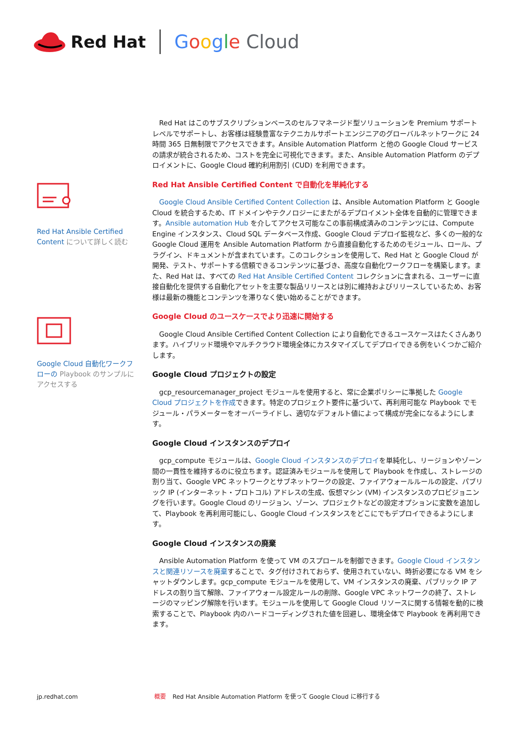Red Hat Google Cloud
Red Hat Ansible Certified Content について詳しく読む
Google Cloud 自動化ワークフローの Playbook のサンプルにアクセスする
Red Hat はこのサブスクリプションベースのセルフマネージド型ソリューションを Premium サポートレベルでサポートし、お客様は経験豊富なテクニカルサポートエンジニアのグローバルネットワークに 24 時間 365 日無制限でアクセスできます。Ansible Automation Platform と他の Google Cloud サービスの請求が統合されるため、コストを完全に可視化できます。また、Ansible Automation Platform のデプロイメントに、Google Cloud 確約利用割引 (CUD) を利用できます。
Red Hat Ansible Certified Content で自動化を単純化する
Google Cloud Ansible Certified Content Collection は、Ansible Automation Platform と Google Cloud を統合するため、IT ドメインやテクノロジーにまたがるデプロイメント全体を自動的に管理できます。Ansible automation Hub を介してアクセス可能なこの事前構成済みのコンテンツには、Compute Engine インスタンス、Cloud SQL データベース作成、Google Cloud デプロイ監視など、多くの一般的な Google Cloud 運用を Ansible Automation Platform から直接自動化するためのモジュール、ロール、プラグイン、ドキュメントが含まれています。このコレクションを使用して、Red Hat と Google Cloud が開発、テスト、サポートする信頼できるコンテンツに基づき、高度な自動化ワークフローを構築します。また、Red Hat は、すべての Red Hat Ansible Certified Content コレクションに含まれる、ユーザーに直接自動化を提供する自動化アセットを主要な製品リリースとは別に維持およびリリースしているため、お客様は最新の機能とコンテンツを滞りなく使い始めることができます。
Google Cloud のユースケースでより迅速に開始する
Google Cloud Ansible Certified Content Collection により自動化できるユースケースはたくさんあります。ハイブリッド環境やマルチクラウド環境全体にカスタマイズしてデプロイできる例をいくつかご紹介します。
Google Cloud プロジェクトの設定
gcp_resourcemanager_project モジュールを使用すると、常に企業ポリシーに準拠した Google Cloud プロジェクトを作成できます。特定のプロジェクト要件に基づいて、再利用可能な Playbook でモジュール・パラメーターをオーバーライドし、適切なデフォルト値によって構成が完全になるようにします。
Google Cloud インスタンスのデプロイ
gcp_compute モジュールは、Google Cloud インスタンスのデプロイを単純化し、リージョンやゾーン間の一貫性を維持するのに役立ちます。認証済みモジュールを使用して Playbook を作成し、ストレージの割り当て、Google VPC ネットワークとサブネットワークの設定、ファイアウォールルールの設定、パブリック IP (インターネット・プロトコル) アドレスの生成、仮想マシン (VM) インスタンスのプロビジョニングを行います。Google Cloud のリージョン、ゾーン、プロジェクトなどの設定オプションに変数を追加して、Playbook を再利用可能にし、Google Cloud インスタンスをどこにでもデプロイできるようにします。
Google Cloud インスタンスの廃棄
Ansible Automation Platform を使って VM のスプロールを制御できます。Google Cloud インスタンスと関連リソースを廃棄することで、タグ付けされておらず、使用されていない、時折必要になる VM をシャットダウンします。gcp_compute モジュールを使用して、VM インスタンスの廃棄、パブリック IP アドレスの割り当て解除、ファイアウォール設定ルールの削除、Google VPC ネットワークの終了、ストレージのマッピング解除を行います。モジュールを使用して Google Cloud リソースに関する情報を動的に検索することで、Playbook 内のハードコーディングされた値を回避し、環境全体で Playbook を再利用できます。
jp.redhat.com 概要 Red Hat Ansible Automation Platform を使って Google Cloud に移行する